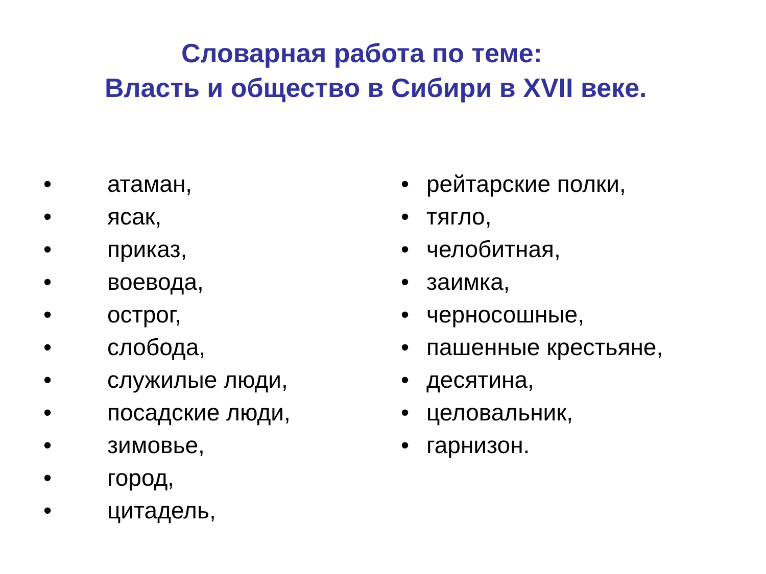Словарная работа по теме:
Власть и общество в Сибири в XVII веке.
• атаман,
• ясак,
• приказ,
• воевода,
• острог,
• слобода,
• служилые люди,
• посадские люди,
• зимовье,
• город,
• цитадель,
• рейтарские полки,
• тягло,
• челобитная,
• заимка,
• черносошные,
• пашенные крестьяне,
• десятина,
• целовальник,
• гарнизон.